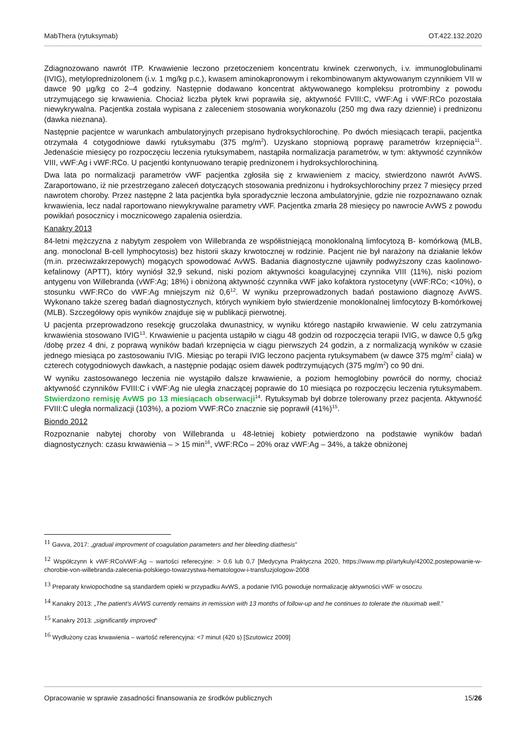MabThera (rytuksymab) OT.422.132.2020
Zdiagnozowano nawrót ITP. Krwawienie leczono przetoczeniem koncentratu krwinek czerwonych, i.v. immunoglobulinami (IVIG), metyloprednizolonem (i.v. 1 mg/kg p.c.), kwasem aminokapronowym i rekombinowanym aktywowanym czynnikiem VII w dawce 90 µg/kg co 2–4 godziny. Następnie dodawano koncentrat aktywowanego kompleksu protrombiny z powodu utrzymującego się krwawienia. Chociaż liczba płytek krwi poprawiła się, aktywność FVIII:C, vWF:Ag i vWF:RCo pozostała niewykrywalna. Pacjentka została wypisana z zaleceniem stosowania worykonazolu (250 mg dwa razy dziennie) i prednizonu (dawka nieznana).
Następnie pacjentce w warunkach ambulatoryjnych przepisano hydroksychlorochinę. Po dwóch miesiącach terapii, pacjentka otrzymała 4 cotygodniowe dawki rytuksymabu (375 mg/m<sup>2</sup>). Uzyskano stopniową poprawę parametrów krzepnięcia<sup>11</sup>. Jedenaście miesięcy po rozpoczęciu leczenia rytuksymabem, nastąpiła normalizacja parametrów, w tym: aktywność czynników VIII, vWF:Ag i vWF:RCo. U pacjentki kontynuowano terapię prednizonem i hydroksychlorochininą.
Dwa lata po normalizacji parametrów vWF pacjentka zgłosiła się z krwawieniem z macicy, stwierdzono nawrót AvWS. Zaraportowano, iż nie przestrzegano zaleceń dotyczących stosowania prednizonu i hydroksychlorochiny przez 7 miesięcy przed nawrotem choroby. Przez następne 2 lata pacjentka była sporadycznie leczona ambulatoryjnie, gdzie nie rozpoznawano oznak krwawienia, lecz nadal raportowano niewykrywalne parametry vWF. Pacjentka zmarła 28 miesięcy po nawrocie AvWS z powodu powikłań posocznicy i mocznicowego zapalenia osierdzia.
Kanakry 2013
84-letni mężczyzna z nabytym zespołem von Willebranda ze współistniejącą monoklonalną limfocytozą B- komórkową (MLB, ang. monoclonal B-cell lymphocytosis) bez historii skazy krwotocznej w rodzinie. Pacjent nie był narażony na działanie leków (m.in. przeciwzakrzepowych) mogących spowodować AvWS. Badania diagnostyczne ujawniły podwyższony czas kaolinowo-kefalinowy (APTT), który wyniósł 32,9 sekund, niski poziom aktywności koagulacyjnej czynnika VIII (11%), niski poziom antygenu von Willebranda (vWF:Ag; 18%) i obniżoną aktywność czynnika vWF jako kofaktora rystocetyny (vWF:RCo; <10%), o stosunku vWF:RCo do vWF:Ag mniejszym niż 0,6<sup>12</sup>. W wyniku przeprowadzonych badań postawiono diagnozę AvWS. Wykonano także szereg badań diagnostycznych, których wynikiem było stwierdzenie monoklonalnej limfocytozy B-komórkowej (MLB). Szczegółowy opis wyników znajduje się w publikacji pierwotnej.
U pacjenta przeprowadzono resekcję gruczolaka dwunastnicy, w wyniku którego nastąpiło krwawienie. W celu zatrzymania krwawienia stosowano IVIG<sup>13</sup>. Krwawienie u pacjenta ustąpiło w ciągu 48 godzin od rozpoczęcia terapii IVIG, w dawce 0,5 g/kg /dobę przez 4 dni, z poprawą wyników badań krzepnięcia w ciągu pierwszych 24 godzin, a z normalizacją wyników w czasie jednego miesiąca po zastosowaniu IVIG. Miesiąc po terapii IVIG leczono pacjenta rytuksymabem (w dawce 375 mg/m<sup>2</sup> ciała) w czterech cotygodniowych dawkach, a następnie podając osiem dawek podtrzymujących (375 mg/m<sup>2</sup>) co 90 dni.
W wyniku zastosowanego leczenia nie wystąpiło dalsze krwawienie, a poziom hemoglobiny powrócił do normy, chociaż aktywność czynników FVIII:C i vWF:Ag nie uległa znaczącej poprawie do 10 miesiąca po rozpoczęciu leczenia rytuksymabem. Stwierdzono remisję AvWS po 13 miesiącach obserwacji<sup>14</sup>. Rytuksymab był dobrze tolerowany przez pacjenta. Aktywność FVIII:C uległa normalizacji (103%), a poziom VWF:RCo znacznie się poprawił (41%)<sup>15</sup>.
Biondo 2012
Rozpoznanie nabytej choroby von Willebranda u 48-letniej kobiety potwierdzono na podstawie wyników badań diagnostycznych: czasu krwawienia – > 15 min<sup>16</sup>, vWF:RCo – 20% oraz vWF:Ag – 34%, a także obniżonej
11 Gavva, 2017: „gradual improvment of coagulation parameters and her bleeding diathesis”
12 Współczynn k vWF:RCo/vWF:Ag – wartości referecyjne: > 0,6 lub 0,7 [Medycyna Praktyczna 2020, https://www.mp.pl/artykuly/42002,postepowanie-w-chorobie-von-willebranda-zalecenia-polskiego-towarzystwa-hematologow-i-transfuzjologow-2008
13 Preparaty krwiopochodne są standardem opieki w przypadku AvWS, a podanie IVIG powoduje normalizację aktywności vWF w osoczu
14 Kanakry 2013: „The patient’s AVWS currently remains in remission with 13 months of follow-up and he continues to tolerate the rituximab well.”
15 Kanakry 2013: „significantly improved”
16 Wydłużony czas krwawienia – wartość referencyjna: <7 minut (420 s) [Szutowicz 2009]
Opracowanie w sprawie zasadności finansowania ze środków publicznych 15/26